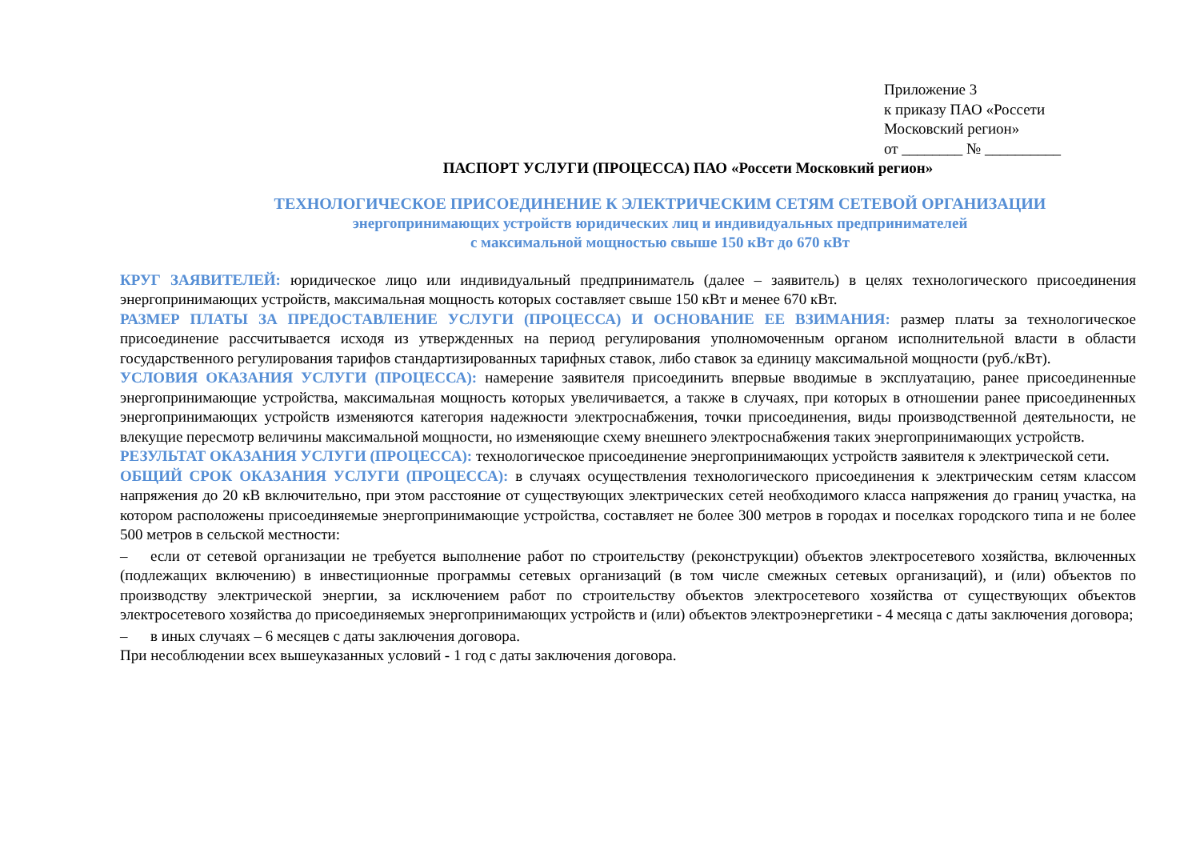Приложение 3
к приказу ПАО «Россети
Московский регион»
от ________ № __________
ПАСПОРТ УСЛУГИ (ПРОЦЕССА) ПАО «Россети Московкий регион»
ТЕХНОЛОГИЧЕСКОЕ ПРИСОЕДИНЕНИЕ К ЭЛЕКТРИЧЕСКИМ СЕТЯМ СЕТЕВОЙ ОРГАНИЗАЦИИ
энергопринимающих устройств юридических лиц и индивидуальных предпринимателей
с максимальной мощностью свыше 150 кВт до 670 кВт
КРУГ ЗАЯВИТЕЛЕЙ: юридическое лицо или индивидуальный предприниматель (далее – заявитель) в целях технологического присоединения энергопринимающих устройств, максимальная мощность которых составляет свыше 150 кВт и менее 670 кВт.
РАЗМЕР ПЛАТЫ ЗА ПРЕДОСТАВЛЕНИЕ УСЛУГИ (ПРОЦЕССА) И ОСНОВАНИЕ ЕЕ ВЗИМАНИЯ: размер платы за технологическое присоединение рассчитывается исходя из утвержденных на период регулирования уполномоченным органом исполнительной власти в области государственного регулирования тарифов стандартизированных тарифных ставок, либо ставок за единицу максимальной мощности (руб./кВт).
УСЛОВИЯ ОКАЗАНИЯ УСЛУГИ (ПРОЦЕССА): намерение заявителя присоединить впервые вводимые в эксплуатацию, ранее присоединенные энергопринимающие устройства, максимальная мощность которых увеличивается, а также в случаях, при которых в отношении ранее присоединенных энергопринимающих устройств изменяются категория надежности электроснабжения, точки присоединения, виды производственной деятельности, не влекущие пересмотр величины максимальной мощности, но изменяющие схему внешнего электроснабжения таких энергопринимающих устройств.
РЕЗУЛЬТАТ ОКАЗАНИЯ УСЛУГИ (ПРОЦЕССА): технологическое присоединение энергопринимающих устройств заявителя к электрической сети.
ОБЩИЙ СРОК ОКАЗАНИЯ УСЛУГИ (ПРОЦЕССА): в случаях осуществления технологического присоединения к электрическим сетям классом напряжения до 20 кВ включительно, при этом расстояние от существующих электрических сетей необходимого класса напряжения до границ участка, на котором расположены присоединяемые энергопринимающие устройства, составляет не более 300 метров в городах и поселках городского типа и не более 500 метров в сельской местности:
– если от сетевой организации не требуется выполнение работ по строительству (реконструкции) объектов электросетевого хозяйства, включенных (подлежащих включению) в инвестиционные программы сетевых организаций (в том числе смежных сетевых организаций), и (или) объектов по производству электрической энергии, за исключением работ по строительству объектов электросетевого хозяйства от существующих объектов электросетевого хозяйства до присоединяемых энергопринимающих устройств и (или) объектов электроэнергетики - 4 месяца с даты заключения договора;
– в иных случаях – 6 месяцев с даты заключения договора.
При несоблюдении всех вышеуказанных условий - 1 год с даты заключения договора.